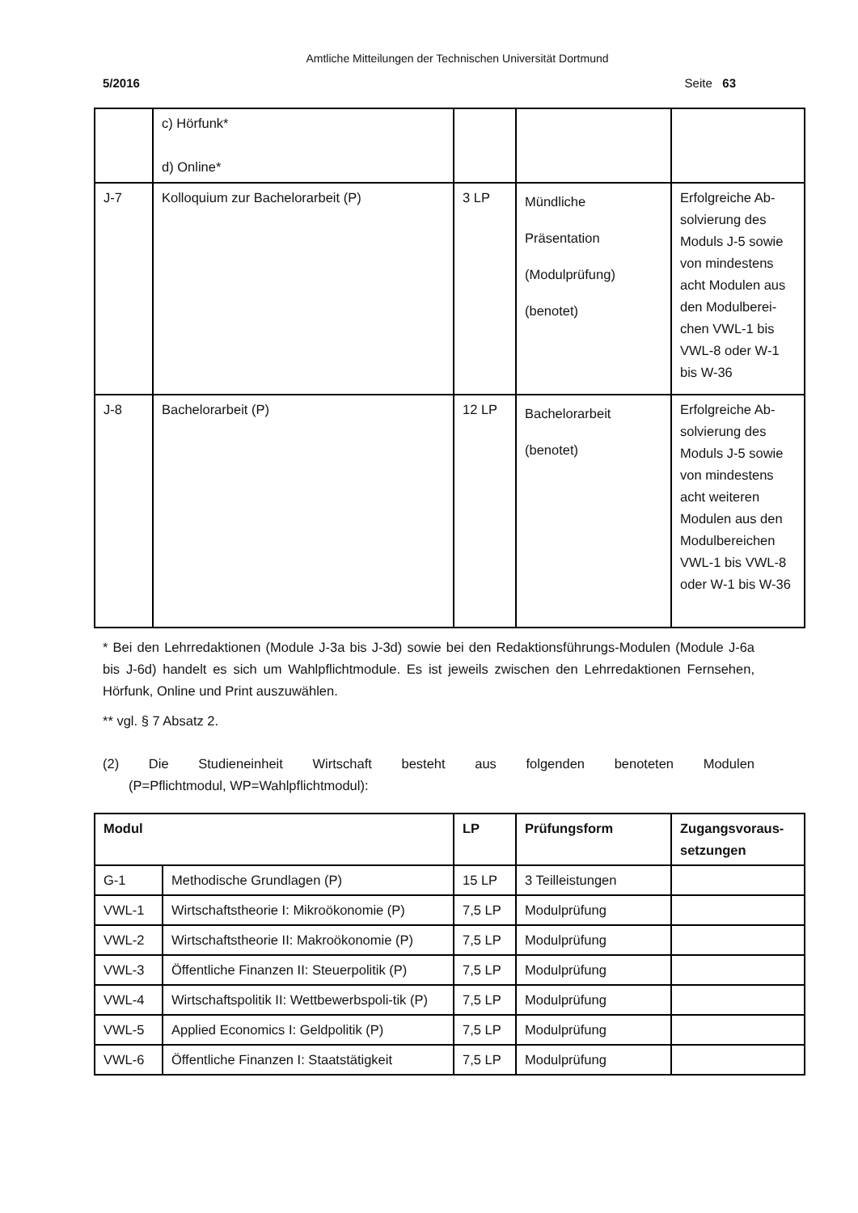Amtliche Mitteilungen der Technischen Universität Dortmund
5/2016 Seite 63
| | c) Hörfunk* d) Online* | | | |
| J-7 | Kolloquium zur Bachelorarbeit (P) | 3 LP | Mündliche Präsentation (Modulprüfung) (benotet) | Erfolgreiche Ab-solvierung des Moduls J-5 sowie von mindestens acht Modulen aus den Modulberei-chen VWL-1 bis VWL-8 oder W-1 bis W-36 |
| J-8 | Bachelorarbeit (P) | 12 LP | Bachelorarbeit (benotet) | Erfolgreiche Ab-solvierung des Moduls J-5 sowie von mindestens acht weiteren Modulen aus den Modulbereichen VWL-1 bis VWL-8 oder W-1 bis W-36 |
* Bei den Lehrredaktionen (Module J-3a bis J-3d) sowie bei den Redaktionsführungs-Modulen (Module J-6a bis J-6d) handelt es sich um Wahlpflichtmodule. Es ist jeweils zwischen den Lehrredaktionen Fernsehen, Hörfunk, Online und Print auszuwählen.
** vgl. § 7 Absatz 2.
(2) Die Studieneinheit Wirtschaft besteht aus folgenden benoteten Modulen
(P=Pflichtmodul, WP=Wahlpflichtmodul):
| Modul | | LP | Prüfungsform | Zugangsvoraus-setzungen |
| --- | --- | --- | --- | --- |
| G-1 | Methodische Grundlagen (P) | 15 LP | 3 Teilleistungen | |
| VWL-1 | Wirtschaftstheorie I: Mikroökonomie (P) | 7,5 LP | Modulprüfung | |
| VWL-2 | Wirtschaftstheorie II: Makroökonomie (P) | 7,5 LP | Modulprüfung | |
| VWL-3 | Öffentliche Finanzen II: Steuerpolitik (P) | 7,5 LP | Modulprüfung | |
| VWL-4 | Wirtschaftspolitik II: Wettbewerbspoli-tik (P) | 7,5 LP | Modulprüfung | |
| VWL-5 | Applied Economics I: Geldpolitik (P) | 7,5 LP | Modulprüfung | |
| VWL-6 | Öffentliche Finanzen I: Staatstätigkeit | 7,5 LP | Modulprüfung | |